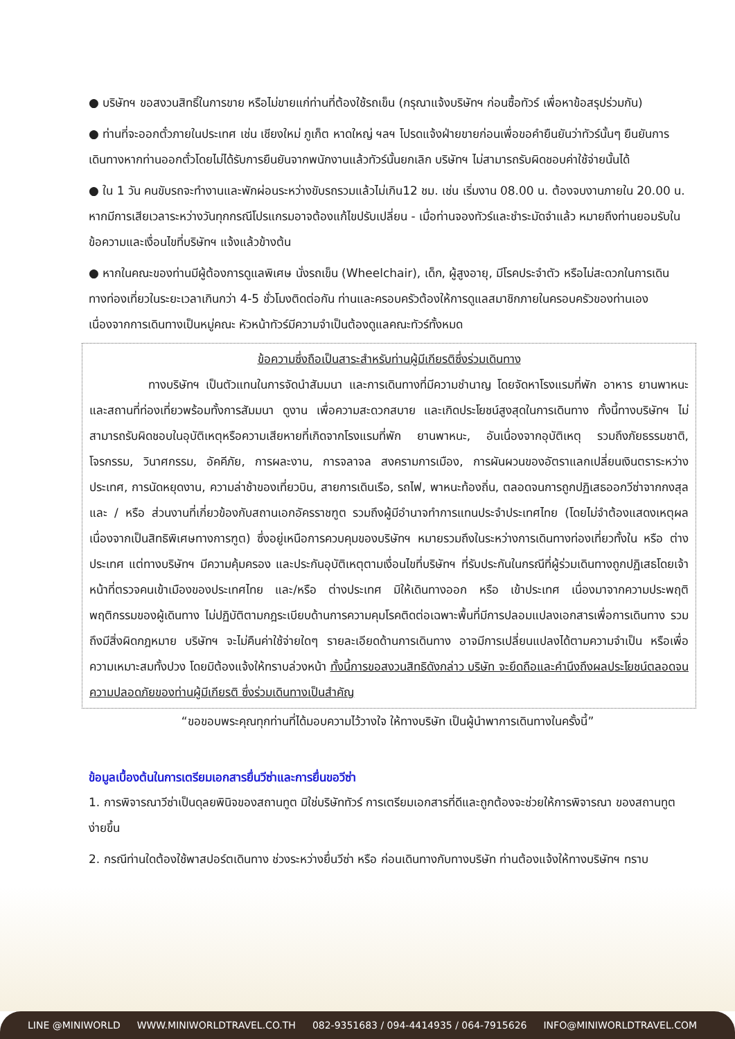● บริษัทฯ ขอสงวนสิทธิ์ในการขาย หรือไม่ขายแก่ท่านที่ต้องใช้รถเข็น (กรุณาแจ้งบริษัทฯ ก่อนซื้อทัวร์ เพื่อหาข้อสรุปร่วมกัน)
● ท่านที่จะออกตั๋วภายในประเทศ เช่น เชียงใหม่ ภูเก็ต หาดใหญ่ ฯลฯ โปรดแจ้งฝ่ายขายก่อนเพื่อขอคำยืนยันว่าทัวร์นั้นๆ ยืนยันการเดินทางหากท่านออกตั๋วโดยไม่ได้รับการยืนยันจากพนักงานแล้วทัวร์นั้นยกเลิก บริษัทฯ ไม่สามารถรับผิดชอบค่าใช้จ่ายนั้นได้
● ใน 1 วัน คนขับรถจะทำงานและพักผ่อนระหว่างขับรถรวมแล้วไม่เกิน12 ชม. เช่น เริ่มงาน 08.00 น. ต้องจบงานภายใน 20.00 น. หากมีการเสียเวลาระหว่างวันทุกกรณีโปรแกรมอาจต้องแก้ไขปรับเปลี่ยน - เมื่อท่านจองทัวร์และชำระมัดจำแล้ว หมายถึงท่านยอมรับในข้อความและเงื่อนไขที่บริษัทฯ แจ้งแล้วข้างต้น
● หากในคณะของท่านมีผู้ต้องการดูแลพิเศษ นั่งรถเข็น (Wheelchair), เด็ก, ผู้สูงอายุ, มีโรคประจำตัว หรือไม่สะดวกในการเดินทางท่องเที่ยวในระยะเวลาเกินกว่า 4-5 ชั่วโมงติดต่อกัน ท่านและครอบครัวต้องให้การดูแลสมาชิกภายในครอบครัวของท่านเอง เนื่องจากการเดินทางเป็นหมู่คณะ หัวหน้าทัวร์มีความจำเป็นต้องดูแลคณะทัวร์ทั้งหมด
ข้อความซึ่งถือเป็นสาระสำหรับท่านผู้มีเกียรติซึ่งร่วมเดินทาง
     ทางบริษัทฯ เป็นตัวแทนในการจัดนำสัมมนา และการเดินทางที่มีความชำนาญ โดยจัดหาโรงแรมที่พัก อาหาร ยานพาหนะ และสถานที่ท่องเที่ยวพร้อมทั้งการสัมมนา ดูงาน เพื่อความสะดวกสบาย และเกิดประโยชน์สูงสุดในการเดินทาง ทั้งนี้ทางบริษัทฯ ไม่สามารถรับผิดชอบในอุบัติเหตุหรือความเสียหายที่เกิดจากโรงแรมที่พัก ยานพาหนะ, อันเนื่องจากอุบัติเหตุ รวมถึงภัยธรรมชาติ, โจรกรรม, วินาศกรรม, อัคคีภัย, การผละงาน, การจลาจล สงครามการเมือง, การผันผวนของอัตราแลกเปลี่ยนเงินตราระหว่างประเทศ, การนัดหยุดงาน, ความล่าช้าของเที่ยวบิน, สายการเดินเรือ, รถไฟ, พาหนะท้องถิ่น, ตลอดจนการถูกปฏิเสธออกวีซ่าจากกงสุล และ / หรือ ส่วนงานที่เกี่ยวข้องกับสถานเอกอัครราชฑูต รวมถึงผู้มีอำนาจทำการแทนประจำประเทศไทย (โดยไม่จำต้องแสดงเหตุผล เนื่องจากเป็นสิทธิพิเศษทางการฑูต) ซึ่งอยู่เหนือการควบคุมของบริษัทฯ หมายรวมถึงในระหว่างการเดินทางท่องเที่ยวทั้งใน หรือ ต่างประเทศ แต่ทางบริษัทฯ มีความคุ้มครอง และประกันอุบัติเหตุตามเงื่อนไขที่บริษัทฯ ที่รับประกันในกรณีที่ผู้ร่วมเดินทางถูกปฏิเสธโดยเจ้าหน้าที่ตรวจคนเข้าเมืองของประเทศไทย และ/หรือ ต่างประเทศ มิให้เดินทางออก หรือ เข้าประเทศ เนื่องมาจากความประพฤติ พฤติกรรมของผู้เดินทาง ไม่ปฏิบัติตามกฎระเบียบด้านการความคุมโรคติดต่อเฉพาะพื้นที่มีการปลอมแปลงเอกสารเพื่อการเดินทาง รวมถึงมีสิ่งผิดกฎหมาย บริษัทฯ จะไม่คืนค่าใช้จ่ายใดๆ รายละเอียดด้านการเดินทาง อาจมีการเปลี่ยนแปลงได้ตามความจำเป็น หรือเพื่อความเหมาะสมทั้งปวง โดยมิต้องแจ้งให้ทราบล่วงหน้า ทั้งนี้การขอสงวนสิทธิดังกล่าว บริษัท จะยึดถือและคำนึงถึงผลประโยชน์ตลอดจนความปลอดภัยของท่านผู้มีเกียรติ ซึ่งร่วมเดินทางเป็นสำคัญ
“ขอขอบพระคุณทุกท่านที่ได้มอบความไว้วางใจ ให้ทางบริษัท เป็นผู้นำพาการเดินทางในครั้งนี้”
ข้อมูลเบื้องต้นในการเตรียมเอกสารยื่นวีซ่าและการยื่นขอวีซ่า
1. การพิจารณาวีซ่าเป็นดุลยพินิจของสถานทูต มิใช่บริษัททัวร์ การเตรียมเอกสารที่ดีและถูกต้องจะช่วยให้การพิจารณา ของสถานทูตง่ายขึ้น
2. กรณีท่านใดต้องใช้พาสปอร์ตเดินทาง ช่วงระหว่างยื่นวีซ่า หรือ ก่อนเดินทางกับทางบริษัท ท่านต้องแจ้งให้ทางบริษัทฯ ทราบ
LINE @MINIWORLD WWW.MINIWORLDTRAVEL.CO.TH 082-9351683 / 094-4414935 / 064-7915626 INFO@MINIWORLDTRAVEL.COM